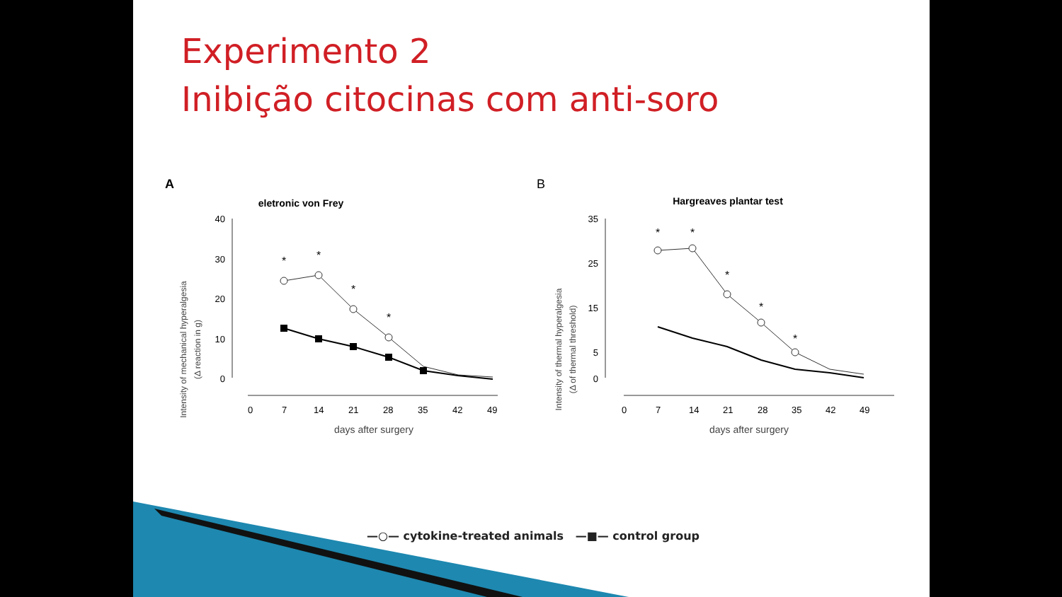Experimento 2
Inibição citocinas com anti-soro
A
eletronic von Frey
Intensity of mechanical hyperalgesia
(Δ reaction in g)
40
30
20
10
0
0
7
14
21
28
35
42
49
days after surgery
*
*
*
*
B
Hargreaves plantar test
Intensity of thermal hyperalgesia
(Δ of thermal threshold)
35
25
15
5
0
0
7
14
21
28
35
42
49
days after surgery
*
*
*
*
*
—○— cytokine-treated animals —■— control group